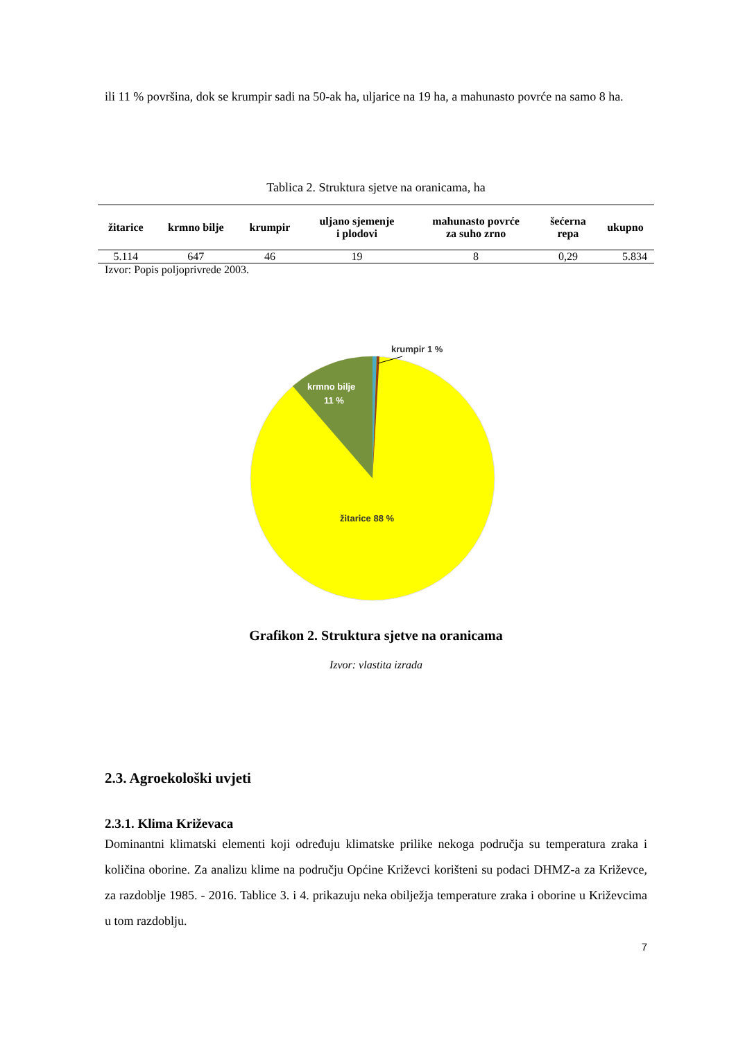ili 11 % površina, dok se krumpir sadi na 50-ak ha, uljarice na 19 ha, a mahunasto povrće na samo 8 ha.
Tablica 2. Struktura sjetve na oranicama, ha
| žitarice | krmno bilje | krumpir | uljano sjemenje i plodovi | mahunasto povrće za suho zrno | šećerna repa | ukupno |
| --- | --- | --- | --- | --- | --- | --- |
| 5.114 | 647 | 46 | 19 | 8 | 0,29 | 5.834 |
Izvor: Popis poljoprivrede 2003.
krumpir 1 %
krmno bilje
11 %
žitarice 88 %
Grafikon 2. Struktura sjetve na oranicama
Izvor: vlastita izrada
2.3. Agroekološki uvjeti
2.3.1. Klima Križevaca
Dominantni klimatski elementi koji određuju klimatske prilike nekoga područja su temperatura zraka i količina oborine. Za analizu klime na području Općine Križevci korišteni su podaci DHMZ-a za Križevce, za razdoblje 1985. - 2016. Tablice 3. i 4. prikazuju neka obilježja temperature zraka i oborine u Križevcima u tom razdoblju.
7